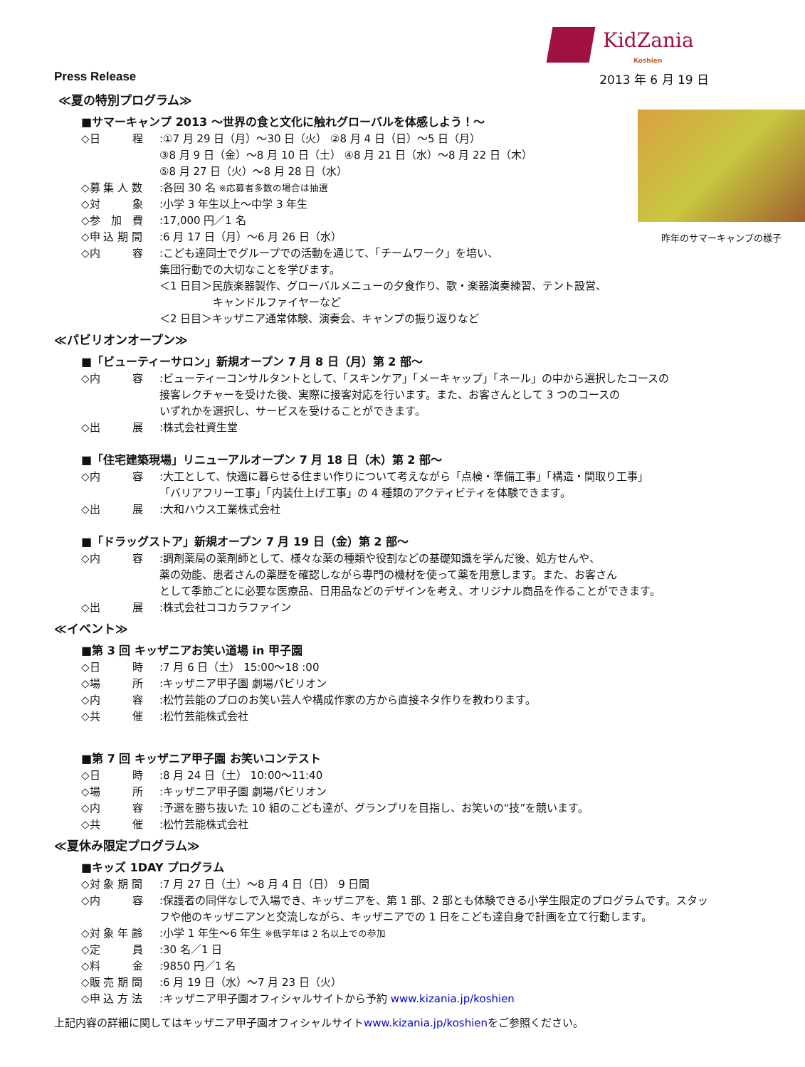KidZania
Koshien
Press Release 2013 年 6 月 19 日
≪夏の特別プログラム≫
昨年のサマーキャンプの様子
■サマーキャンプ 2013 ～世界の食と文化に触れグローバルを体感しよう！～
◇日　　　程:①7 月 29 日（月）～30 日（火） ②8 月 4 日（日）～5 日（月）
③8 月 9 日（金）～8 月 10 日（土） ④8 月 21 日（水）～8 月 22 日（木）
⑤8 月 27 日（火）～8 月 28 日（水）
◇募 集 人 数:各回 30 名 ※応募者多数の場合は抽選
◇対　　　象:小学 3 年生以上～中学 3 年生
◇参　加　費:17,000 円／1 名
◇申 込 期 間:6 月 17 日（月）～6 月 26 日（水）
◇内　　　容:こども達同士でグループでの活動を通じて、「チームワーク」を培い、
集団行動での大切なことを学びます。
＜1 日目＞民族楽器製作、グローバルメニューの夕食作り、歌・楽器演奏練習、テント設営、
　　　　　キャンドルファイヤーなど
＜2 日目＞キッザニア通常体験、演奏会、キャンプの振り返りなど
≪パビリオンオープン≫
■「ビューティーサロン」新規オープン 7 月 8 日（月）第 2 部～
◇内　　　容:ビューティーコンサルタントとして、「スキンケア」「メーキャップ」「ネール」の中から選択したコースの
接客レクチャーを受けた後、実際に接客対応を行います。また、お客さんとして 3 つのコースの
いずれかを選択し、サービスを受けることができます。
◇出　　　展:株式会社資生堂
■「住宅建築現場」リニューアルオープン 7 月 18 日（木）第 2 部～
◇内　　　容:大工として、快適に暮らせる住まい作りについて考えながら「点検・準備工事」「構造・間取り工事」
「バリアフリー工事」「内装仕上げ工事」の 4 種類のアクティビティを体験できます。
◇出　　　展:大和ハウス工業株式会社
■「ドラッグストア」新規オープン 7 月 19 日（金）第 2 部～
◇内　　　容:調剤薬局の薬剤師として、様々な薬の種類や役割などの基礎知識を学んだ後、処方せんや、
薬の効能、患者さんの薬歴を確認しながら専門の機材を使って薬を用意します。また、お客さん
として季節ごとに必要な医療品、日用品などのデザインを考え、オリジナル商品を作ることができます。
◇出　　　展:株式会社ココカラファイン
≪イベント≫
■第 3 回 キッザニアお笑い道場 in 甲子園
◇日　　　時:7 月 6 日（土） 15:00～18 :00
◇場　　　所:キッザニア甲子園 劇場パビリオン
◇内　　　容:松竹芸能のプロのお笑い芸人や構成作家の方から直接ネタ作りを教わります。
◇共　　　催:松竹芸能株式会社
■第 7 回 キッザニア甲子園 お笑いコンテスト
◇日　　　時:8 月 24 日（土） 10:00～11:40
◇場　　　所:キッザニア甲子園 劇場パビリオン
◇内　　　容:予選を勝ち抜いた 10 組のこども達が、グランプリを目指し、お笑いの“技”を競います。
◇共　　　催:松竹芸能株式会社
≪夏休み限定プログラム≫
■キッズ 1DAY プログラム
◇対 象 期 間:7 月 27 日（土）～8 月 4 日（日） 9 日間
◇内　　　容:保護者の同伴なしで入場でき、キッザニアを、第 1 部、2 部とも体験できる小学生限定のプログラムです。スタッフや他のキッザニアンと交流しながら、キッザニアでの 1 日をこども達自身で計画を立て行動します。
◇対 象 年 齢:小学 1 年生～6 年生 ※低学年は 2 名以上での参加
◇定　　　員:30 名／1 日
◇料　　　金:9850 円／1 名
◇販 売 期 間:6 月 19 日（水）～7 月 23 日（火）
◇申 込 方 法:キッザニア甲子園オフィシャルサイトから予約 www.kizania.jp/koshien
上記内容の詳細に関してはキッザニア甲子園オフィシャルサイトwww.kizania.jp/koshienをご参照ください。